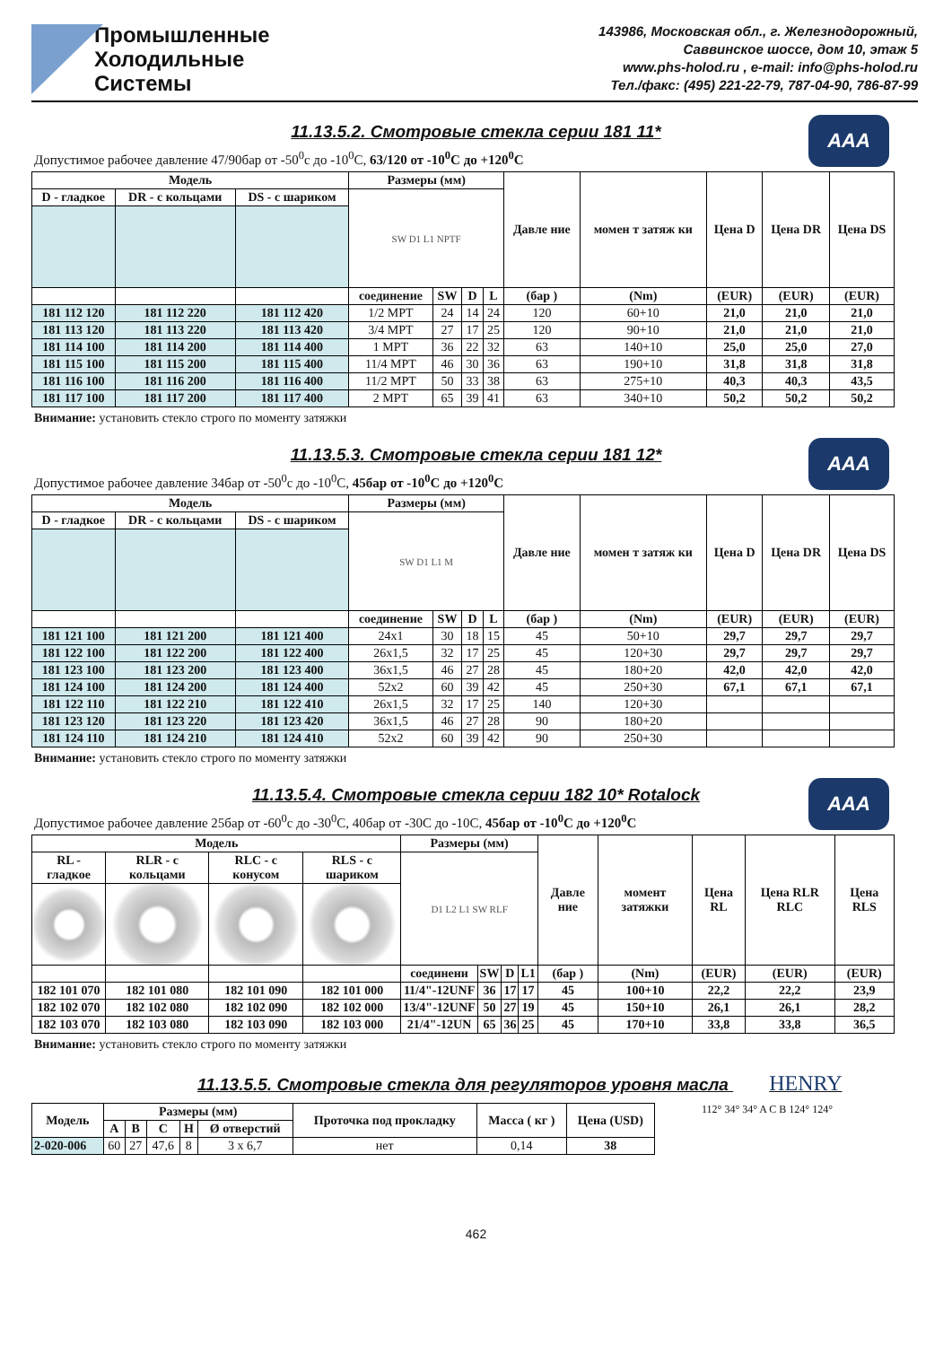Промышленные
Холодильные
Системы
143986, Московская обл., г. Железнодорожный,
Саввинское шоссе, дом 10, этаж 5
www.phs-holod.ru , e-mail: info@phs-holod.ru
Тел./факс: (495) 221-22-79, 787-04-90, 786-87-99
11.13.5.2. Смотровые стекла серии 181 11* AAA
Допустимое рабочее давление 47/90бар от -50<sup>0</sup>с до -10<sup>0</sup>С, 63/120 от -10<sup>0</sup>С до +120<sup>0</sup>С
| Модель | | | Размеры (мм) | | | | Давле ние | момен т затяж ки | Цена D | Цена DR | Цена DS |
| --- | --- | --- | --- | --- | --- | --- | --- | --- | --- | --- | --- |
| D - гладкое | DR - с кольцами | DS - с шариком | SW D1 L1 NPTF | | | | | | | | |
| | | | соединение | SW | D | L | (бар ) | (Nm) | (EUR) | (EUR) | (EUR) |
| 181 112 120 | 181 112 220 | 181 112 420 | 1/2 MPT | 24 | 14 | 24 | 120 | 60+10 | 21,0 | 21,0 | 21,0 |
| 181 113 120 | 181 113 220 | 181 113 420 | 3/4 MPT | 27 | 17 | 25 | 120 | 90+10 | 21,0 | 21,0 | 21,0 |
| 181 114 100 | 181 114 200 | 181 114 400 | 1 MPT | 36 | 22 | 32 | 63 | 140+10 | 25,0 | 25,0 | 27,0 |
| 181 115 100 | 181 115 200 | 181 115 400 | 11/4 MPT | 46 | 30 | 36 | 63 | 190+10 | 31,8 | 31,8 | 31,8 |
| 181 116 100 | 181 116 200 | 181 116 400 | 11/2 MPT | 50 | 33 | 38 | 63 | 275+10 | 40,3 | 40,3 | 43,5 |
| 181 117 100 | 181 117 200 | 181 117 400 | 2 MPT | 65 | 39 | 41 | 63 | 340+10 | 50,2 | 50,2 | 50,2 |
Внимание: установить стекло строго по моменту затяжки
11.13.5.3. Смотровые стекла серии 181 12* AAA
Допустимое рабочее давление 34бар от -50<sup>0</sup>с до -10<sup>0</sup>С, 45бар от -10<sup>0</sup>С до +120<sup>0</sup>С
| Модель | | | Размеры (мм) | | | | Давле ние | момен т затяж ки | Цена D | Цена DR | Цена DS |
| --- | --- | --- | --- | --- | --- | --- | --- | --- | --- | --- | --- |
| D - гладкое | DR - с кольцами | DS - с шариком | SW D1 L1 M | | | | | | | | |
| | | | соединение | SW | D | L | (бар ) | (Nm) | (EUR) | (EUR) | (EUR) |
| 181 121 100 | 181 121 200 | 181 121 400 | 24x1 | 30 | 18 | 15 | 45 | 50+10 | 29,7 | 29,7 | 29,7 |
| 181 122 100 | 181 122 200 | 181 122 400 | 26x1,5 | 32 | 17 | 25 | 45 | 120+30 | 29,7 | 29,7 | 29,7 |
| 181 123 100 | 181 123 200 | 181 123 400 | 36x1,5 | 46 | 27 | 28 | 45 | 180+20 | 42,0 | 42,0 | 42,0 |
| 181 124 100 | 181 124 200 | 181 124 400 | 52x2 | 60 | 39 | 42 | 45 | 250+30 | 67,1 | 67,1 | 67,1 |
| 181 122 110 | 181 122 210 | 181 122 410 | 26x1,5 | 32 | 17 | 25 | 140 | 120+30 | | | |
| 181 123 120 | 181 123 220 | 181 123 420 | 36x1,5 | 46 | 27 | 28 | 90 | 180+20 | | | |
| 181 124 110 | 181 124 210 | 181 124 410 | 52x2 | 60 | 39 | 42 | 90 | 250+30 | | | |
Внимание: установить стекло строго по моменту затяжки
11.13.5.4. Смотровые стекла серии 182 10* Rotalock AAA
Допустимое рабочее давление 25бар от -60<sup>0</sup>с до -30<sup>0</sup>С, 40бар от -30С до -10С, 45бар от -10<sup>0</sup>С до +120<sup>0</sup>С
| Модель | | | | Размеры (мм) | | | | Давле ние | момент затяжки | Цена RL | Цена RLR RLC | Цена RLS |
| --- | --- | --- | --- | --- | --- | --- | --- | --- | --- | --- | --- | --- |
| RL - гладкое | RLR - с кольцами | RLC - с конусом | RLS - с шариком | D1 L2 L1 SW RLF | | | | | | | | |
| | | | | соединени | SW | D | L1 | (бар ) | (Nm) | (EUR) | (EUR) | (EUR) |
| 182 101 070 | 182 101 080 | 182 101 090 | 182 101 000 | 11/4"-12UNF | 36 | 17 | 17 | 45 | 100+10 | 22,2 | 22,2 | 23,9 |
| 182 102 070 | 182 102 080 | 182 102 090 | 182 102 000 | 13/4"-12UNF | 50 | 27 | 19 | 45 | 150+10 | 26,1 | 26,1 | 28,2 |
| 182 103 070 | 182 103 080 | 182 103 090 | 182 103 000 | 21/4"-12UN | 65 | 36 | 25 | 45 | 170+10 | 33,8 | 33,8 | 36,5 |
Внимание: установить стекло строго по моменту затяжки
11.13.5.5. Смотровые стекла для регуляторов уровня масла HENRY
| Модель | Размеры (мм) | | | | | Проточка под прокладку | Масса ( кг ) | Цена (USD) |
| --- | --- | --- | --- | --- | --- | --- | --- | --- |
| | A | B | C | H | Ø отверстий | | | |
| 2-020-006 | 60 | 27 | 47,6 | 8 | 3 x 6,7 | нет | 0,14 | 38 |
112° 34° 34° A C B 124° 124°
462